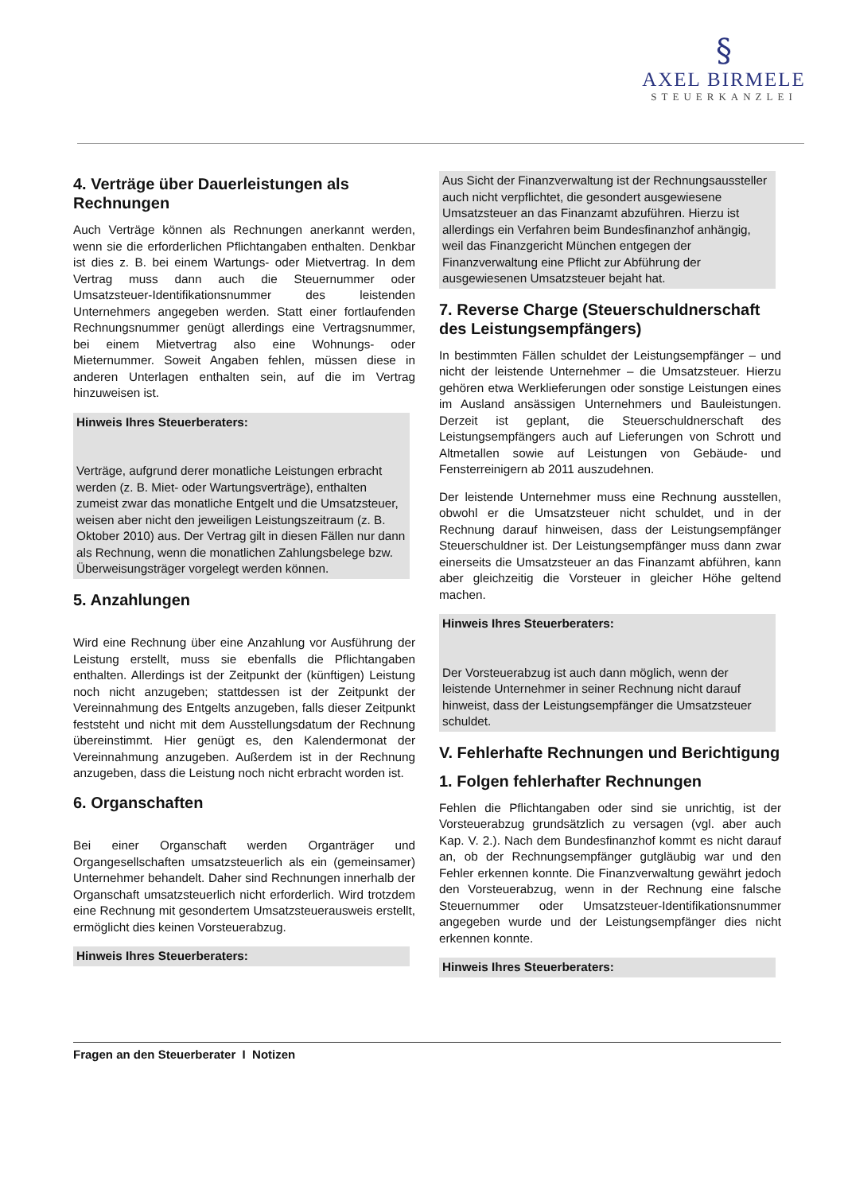§
AXEL BIRMELE
STEUERKANZLEI
4. Verträge über Dauerleistungen als Rechnungen
Auch Verträge können als Rechnungen anerkannt werden, wenn sie die erforderlichen Pflichtangaben enthalten. Denkbar ist dies z. B. bei einem Wartungs- oder Mietvertrag. In dem Vertrag muss dann auch die Steuernummer oder Umsatzsteuer-Identifikationsnummer des leistenden Unternehmers angegeben werden. Statt einer fortlaufenden Rechnungsnummer genügt allerdings eine Vertragsnummer, bei einem Mietvertrag also eine Wohnungs- oder Mieternummer. Soweit Angaben fehlen, müssen diese in anderen Unterlagen enthalten sein, auf die im Vertrag hinzuweisen ist.
Hinweis Ihres Steuerberaters:
Verträge, aufgrund derer monatliche Leistungen erbracht werden (z. B. Miet- oder Wartungsverträge), enthalten zumeist zwar das monatliche Entgelt und die Umsatzsteuer, weisen aber nicht den jeweiligen Leistungszeitraum (z. B. Oktober 2010) aus. Der Vertrag gilt in diesen Fällen nur dann als Rechnung, wenn die monatlichen Zahlungsbelege bzw. Überweisungsträger vorgelegt werden können.
5. Anzahlungen
Wird eine Rechnung über eine Anzahlung vor Ausführung der Leistung erstellt, muss sie ebenfalls die Pflichtangaben enthalten. Allerdings ist der Zeitpunkt der (künftigen) Leistung noch nicht anzugeben; stattdessen ist der Zeitpunkt der Vereinnahmung des Entgelts anzugeben, falls dieser Zeitpunkt feststeht und nicht mit dem Ausstellungsdatum der Rechnung übereinstimmt. Hier genügt es, den Kalendermonat der Vereinnahmung anzugeben. Außerdem ist in der Rechnung anzugeben, dass die Leistung noch nicht erbracht worden ist.
6. Organschaften
Bei einer Organschaft werden Organträger und Organgesellschaften umsatzsteuerlich als ein (gemeinsamer) Unternehmer behandelt. Daher sind Rechnungen innerhalb der Organschaft umsatzsteuerlich nicht erforderlich. Wird trotzdem eine Rechnung mit gesondertem Umsatzsteuerausweis erstellt, ermöglicht dies keinen Vorsteuerabzug.
Hinweis Ihres Steuerberaters:
Aus Sicht der Finanzverwaltung ist der Rechnungsaussteller auch nicht verpflichtet, die gesondert ausgewiesene Umsatzsteuer an das Finanzamt abzuführen. Hierzu ist allerdings ein Verfahren beim Bundesfinanzhof anhängig, weil das Finanzgericht München entgegen der Finanzverwaltung eine Pflicht zur Abführung der ausgewiesenen Umsatzsteuer bejaht hat.
7. Reverse Charge (Steuerschuldnerschaft des Leistungsempfängers)
In bestimmten Fällen schuldet der Leistungsempfänger – und nicht der leistende Unternehmer – die Umsatzsteuer. Hierzu gehören etwa Werklieferungen oder sonstige Leistungen eines im Ausland ansässigen Unternehmers und Bauleistungen. Derzeit ist geplant, die Steuerschuldnerschaft des Leistungsempfängers auch auf Lieferungen von Schrott und Altmetallen sowie auf Leistungen von Gebäude- und Fensterreinigern ab 2011 auszudehnen.
Der leistende Unternehmer muss eine Rechnung ausstellen, obwohl er die Umsatzsteuer nicht schuldet, und in der Rechnung darauf hinweisen, dass der Leistungsempfänger Steuerschuldner ist. Der Leistungsempfänger muss dann zwar einerseits die Umsatzsteuer an das Finanzamt abführen, kann aber gleichzeitig die Vorsteuer in gleicher Höhe geltend machen.
Hinweis Ihres Steuerberaters:
Der Vorsteuerabzug ist auch dann möglich, wenn der leistende Unternehmer in seiner Rechnung nicht darauf hinweist, dass der Leistungsempfänger die Umsatzsteuer schuldet.
V. Fehlerhafte Rechnungen und Berichtigung
1. Folgen fehlerhafter Rechnungen
Fehlen die Pflichtangaben oder sind sie unrichtig, ist der Vorsteuerabzug grundsätzlich zu versagen (vgl. aber auch Kap. V. 2.). Nach dem Bundesfinanzhof kommt es nicht darauf an, ob der Rechnungsempfänger gutgläubig war und den Fehler erkennen konnte. Die Finanzverwaltung gewährt jedoch den Vorsteuerabzug, wenn in der Rechnung eine falsche Steuernummer oder Umsatzsteuer-Identifikationsnummer angegeben wurde und der Leistungsempfänger dies nicht erkennen konnte.
Hinweis Ihres Steuerberaters:
Fragen an den Steuerberater I Notizen